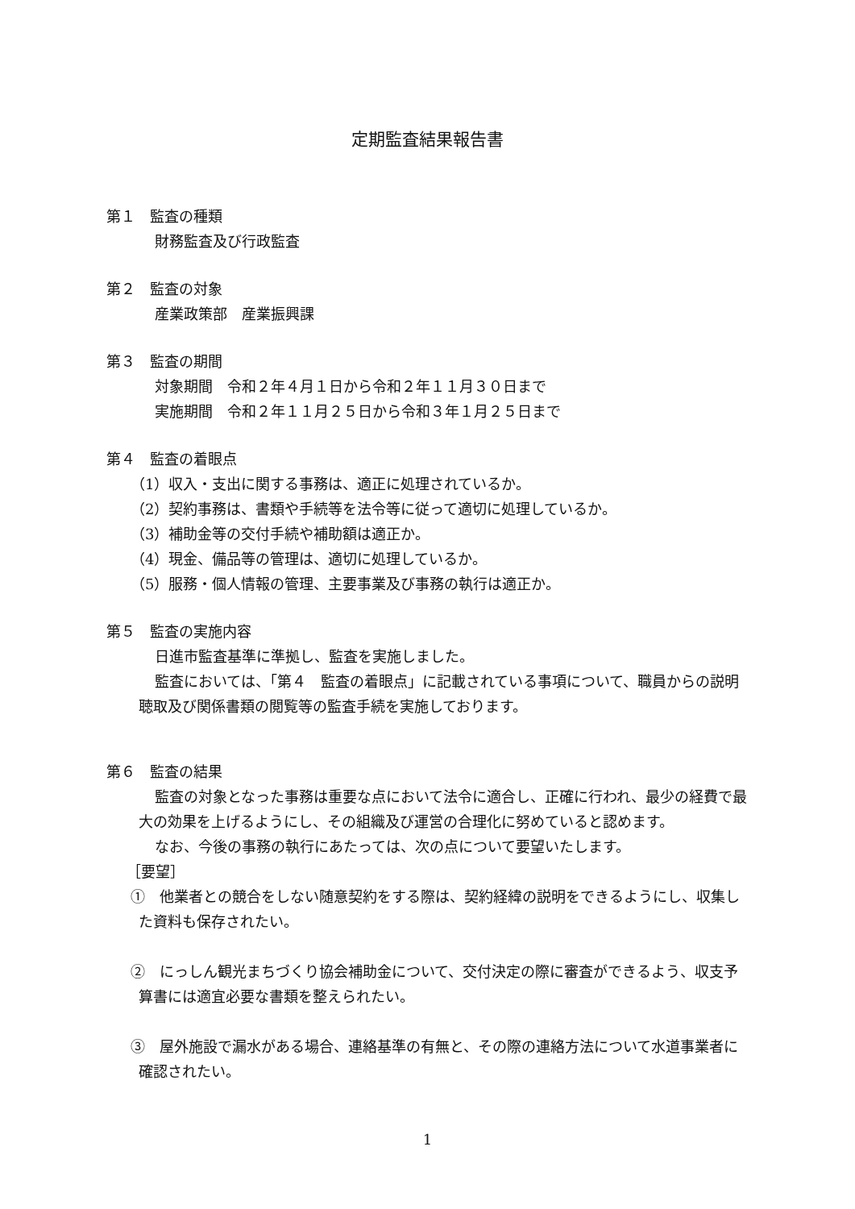定期監査結果報告書
第１　監査の種類
財務監査及び行政監査
第２　監査の対象
産業政策部　産業振興課
第３　監査の期間
対象期間　令和２年４月１日から令和２年１１月３０日まで
実施期間　令和２年１１月２５日から令和３年１月２５日まで
第４　監査の着眼点
（1）収入・支出に関する事務は、適正に処理されているか。
（2）契約事務は、書類や手続等を法令等に従って適切に処理しているか。
（3）補助金等の交付手続や補助額は適正か。
（4）現金、備品等の管理は、適切に処理しているか。
（5）服務・個人情報の管理、主要事業及び事務の執行は適正か。
第５　監査の実施内容
日進市監査基準に準拠し、監査を実施しました。
監査においては、「第４　監査の着眼点」に記載されている事項について、職員からの説明聴取及び関係書類の閲覧等の監査手続を実施しております。
第６　監査の結果
監査の対象となった事務は重要な点において法令に適合し、正確に行われ、最少の経費で最大の効果を上げるようにし、その組織及び運営の合理化に努めていると認めます。
なお、今後の事務の執行にあたっては、次の点について要望いたします。
［要望］
①　他業者との競合をしない随意契約をする際は、契約経緯の説明をできるようにし、収集した資料も保存されたい。
②　にっしん観光まちづくり協会補助金について、交付決定の際に審査ができるよう、収支予算書には適宜必要な書類を整えられたい。
③　屋外施設で漏水がある場合、連絡基準の有無と、その際の連絡方法について水道事業者に確認されたい。
1